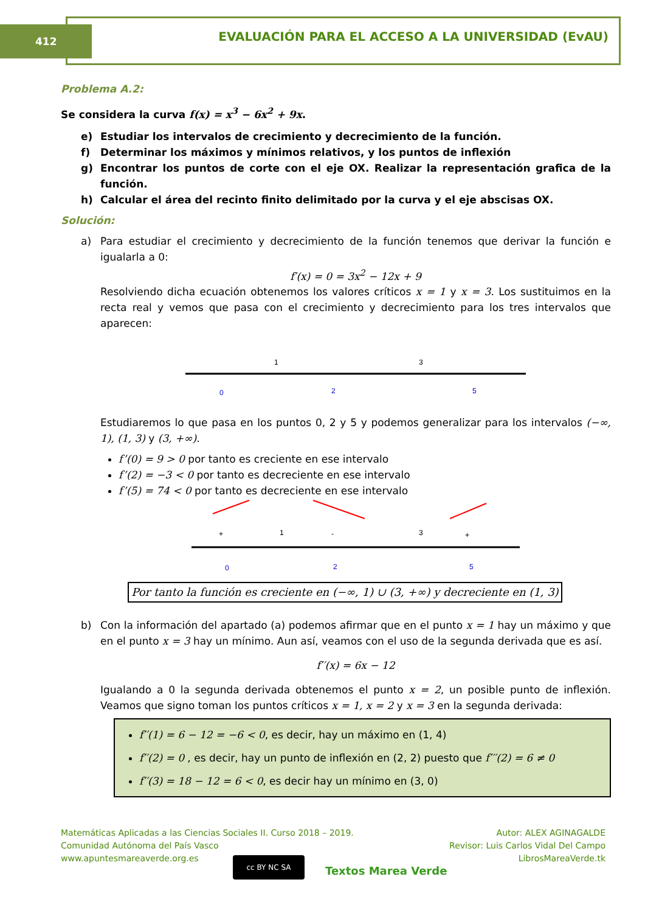412
EVALUACIÓN PARA EL ACCESO A LA UNIVERSIDAD (EvAU)
Problema A.2:
Se considera la curva f(x) = x<sup>3</sup> − 6x<sup>2</sup> + 9x.
e) Estudiar los intervalos de crecimiento y decrecimiento de la función.
f) Determinar los máximos y mínimos relativos, y los puntos de inflexión
g) Encontrar los puntos de corte con el eje OX. Realizar la representación grafica de la función.
h) Calcular el área del recinto finito delimitado por la curva y el eje abscisas OX.
Solución:
a) Para estudiar el crecimiento y decrecimiento de la función tenemos que derivar la función e igualarla a 0:
f′(x) = 0 = 3x<sup>2</sup> − 12x + 9
Resolviendo dicha ecuación obtenemos los valores críticos x = 1 y x = 3. Los sustituimos en la recta real y vemos que pasa con el crecimiento y decrecimiento para los tres intervalos que aparecen:
1
3
0
2
5
Estudiaremos lo que pasa en los puntos 0, 2 y 5 y podemos generalizar para los intervalos (−∞, 1), (1, 3) y (3, +∞).
f’(0) = 9 > 0 por tanto es creciente en ese intervalo
f’(2) = −3 < 0 por tanto es decreciente en ese intervalo
f’(5) = 74 < 0 por tanto es decreciente en ese intervalo
+
1
-
3
+
0
2
5
Por tanto la función es creciente en (−∞, 1) ∪ (3, +∞) y decreciente en (1, 3)
b) Con la información del apartado (a) podemos afirmar que en el punto x = 1 hay un máximo y que en el punto x = 3 hay un mínimo. Aun así, veamos con el uso de la segunda derivada que es así.
f′′(x) = 6x − 12
Igualando a 0 la segunda derivada obtenemos el punto x = 2, un posible punto de inflexión. Veamos que signo toman los puntos críticos x = 1, x = 2 y x = 3 en la segunda derivada:
f′′(1) = 6 − 12 = −6 < 0, es decir, hay un máximo en (1, 4)
f′′(2) = 0 , es decir, hay un punto de inflexión en (2, 2) puesto que f′′′(2) = 6 ≠ 0
f′′(3) = 18 − 12 = 6 < 0, es decir hay un mínimo en (3, 0)
Matemáticas Aplicadas a las Ciencias Sociales II. Curso 2018 – 2019.
Comunidad Autónoma del País Vasco
www.apuntesmareaverde.org.es
cc BY NC SA
Textos Marea Verde
Autor: ALEX AGINAGALDE
Revisor: Luis Carlos Vidal Del Campo
LibrosMareaVerde.tk